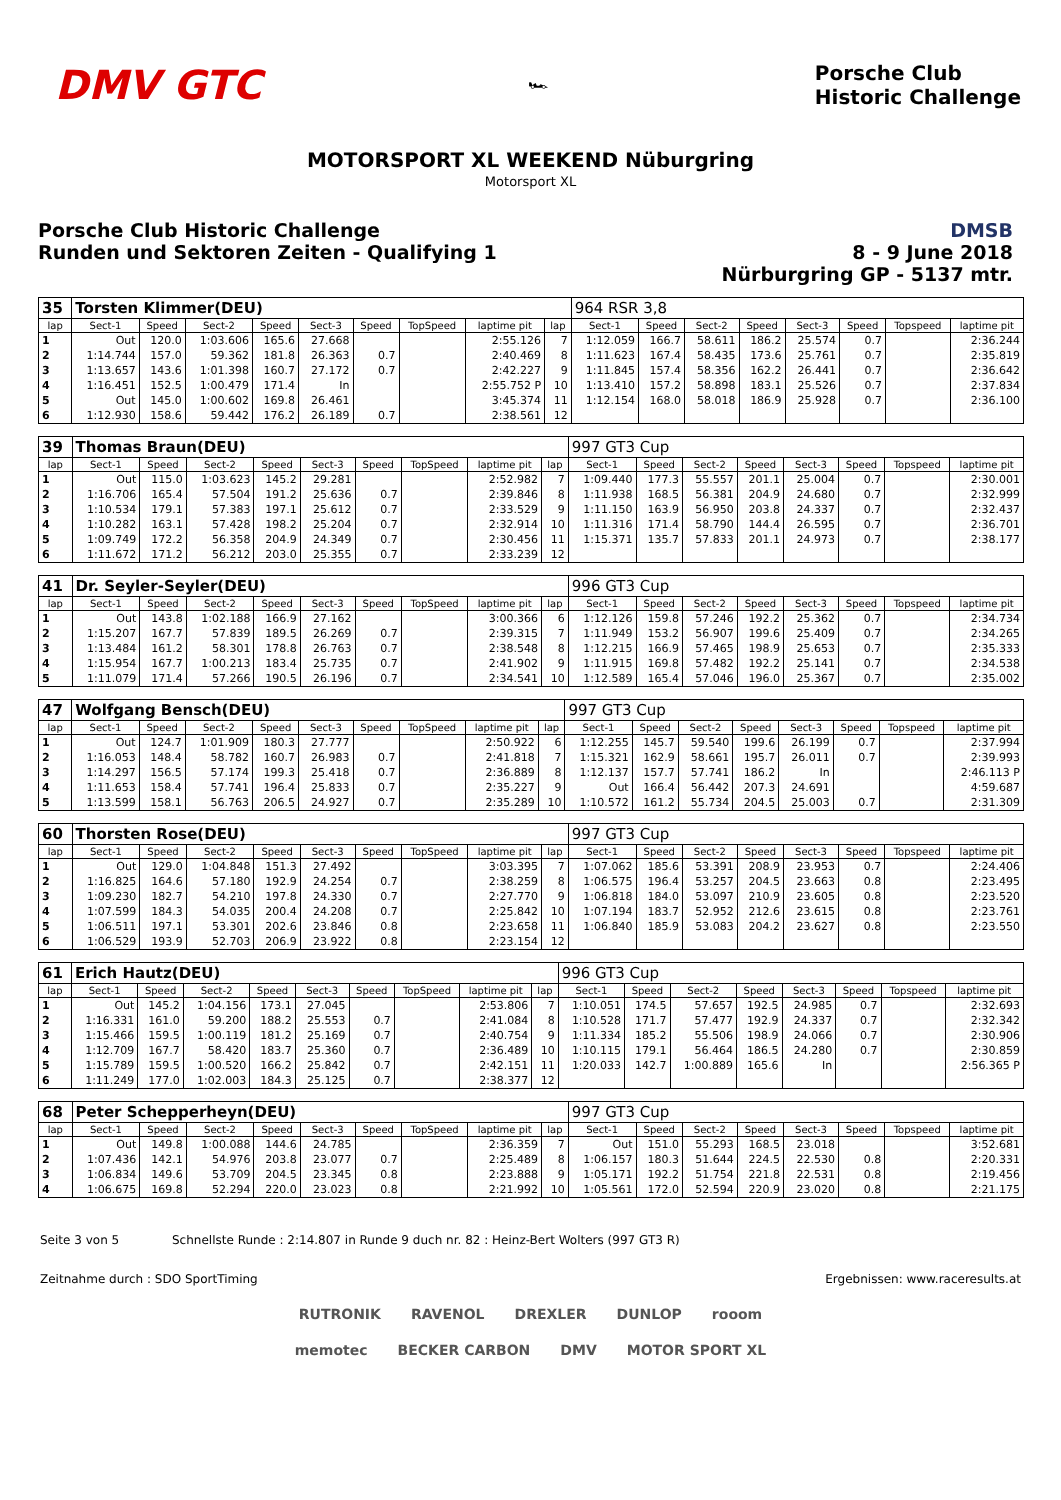DMV GTC
🏎
Porsche Club
Historic Challenge
MOTORSPORT XL WEEKEND Nüburgring
Motorsport XL
Porsche Club Historic Challenge
Runden und Sektoren Zeiten - Qualifying 1
DMSB
8 - 9 June 2018
Nürburgring GP - 5137 mtr.
| 35 | Torsten Klimmer(DEU) | | | | | | | | | 964 RSR 3,8 | | | | | | | |
| lap | Sect-1 | Speed | Sect-2 | Speed | Sect-3 | Speed | TopSpeed | laptime pit | lap | Sect-1 | Speed | Sect-2 | Speed | Sect-3 | Speed | Topspeed | laptime pit |
| 1 | Out | 120.0 | 1:03.606 | 165.6 | 27.668 | | | 2:55.126 | 7 | 1:12.059 | 166.7 | 58.611 | 186.2 | 25.574 | 0.7 | | 2:36.244 |
| 2 | 1:14.744 | 157.0 | 59.362 | 181.8 | 26.363 | 0.7 | | 2:40.469 | 8 | 1:11.623 | 167.4 | 58.435 | 173.6 | 25.761 | 0.7 | | 2:35.819 |
| 3 | 1:13.657 | 143.6 | 1:01.398 | 160.7 | 27.172 | 0.7 | | 2:42.227 | 9 | 1:11.845 | 157.4 | 58.356 | 162.2 | 26.441 | 0.7 | | 2:36.642 |
| 4 | 1:16.451 | 152.5 | 1:00.479 | 171.4 | In | | | 2:55.752 P | 10 | 1:13.410 | 157.2 | 58.898 | 183.1 | 25.526 | 0.7 | | 2:37.834 |
| 5 | Out | 145.0 | 1:00.602 | 169.8 | 26.461 | | | 3:45.374 | 11 | 1:12.154 | 168.0 | 58.018 | 186.9 | 25.928 | 0.7 | | 2:36.100 |
| 6 | 1:12.930 | 158.6 | 59.442 | 176.2 | 26.189 | 0.7 | | 2:38.561 | 12 | | | | | | | | |
| 39 | Thomas Braun(DEU) | | | | | | | | | 997 GT3 Cup | | | | | | | |
| lap | Sect-1 | Speed | Sect-2 | Speed | Sect-3 | Speed | TopSpeed | laptime pit | lap | Sect-1 | Speed | Sect-2 | Speed | Sect-3 | Speed | Topspeed | laptime pit |
| 1 | Out | 115.0 | 1:03.623 | 145.2 | 29.281 | | | 2:52.982 | 7 | 1:09.440 | 177.3 | 55.557 | 201.1 | 25.004 | 0.7 | | 2:30.001 |
| 2 | 1:16.706 | 165.4 | 57.504 | 191.2 | 25.636 | 0.7 | | 2:39.846 | 8 | 1:11.938 | 168.5 | 56.381 | 204.9 | 24.680 | 0.7 | | 2:32.999 |
| 3 | 1:10.534 | 179.1 | 57.383 | 197.1 | 25.612 | 0.7 | | 2:33.529 | 9 | 1:11.150 | 163.9 | 56.950 | 203.8 | 24.337 | 0.7 | | 2:32.437 |
| 4 | 1:10.282 | 163.1 | 57.428 | 198.2 | 25.204 | 0.7 | | 2:32.914 | 10 | 1:11.316 | 171.4 | 58.790 | 144.4 | 26.595 | 0.7 | | 2:36.701 |
| 5 | 1:09.749 | 172.2 | 56.358 | 204.9 | 24.349 | 0.7 | | 2:30.456 | 11 | 1:15.371 | 135.7 | 57.833 | 201.1 | 24.973 | 0.7 | | 2:38.177 |
| 6 | 1:11.672 | 171.2 | 56.212 | 203.0 | 25.355 | 0.7 | | 2:33.239 | 12 | | | | | | | | |
| 41 | Dr. Seyler-Seyler(DEU) | | | | | | | | | 996 GT3 Cup | | | | | | | |
| lap | Sect-1 | Speed | Sect-2 | Speed | Sect-3 | Speed | TopSpeed | laptime pit | lap | Sect-1 | Speed | Sect-2 | Speed | Sect-3 | Speed | Topspeed | laptime pit |
| 1 | Out | 143.8 | 1:02.188 | 166.9 | 27.162 | | | 3:00.366 | 6 | 1:12.126 | 159.8 | 57.246 | 192.2 | 25.362 | 0.7 | | 2:34.734 |
| 2 | 1:15.207 | 167.7 | 57.839 | 189.5 | 26.269 | 0.7 | | 2:39.315 | 7 | 1:11.949 | 153.2 | 56.907 | 199.6 | 25.409 | 0.7 | | 2:34.265 |
| 3 | 1:13.484 | 161.2 | 58.301 | 178.8 | 26.763 | 0.7 | | 2:38.548 | 8 | 1:12.215 | 166.9 | 57.465 | 198.9 | 25.653 | 0.7 | | 2:35.333 |
| 4 | 1:15.954 | 167.7 | 1:00.213 | 183.4 | 25.735 | 0.7 | | 2:41.902 | 9 | 1:11.915 | 169.8 | 57.482 | 192.2 | 25.141 | 0.7 | | 2:34.538 |
| 5 | 1:11.079 | 171.4 | 57.266 | 190.5 | 26.196 | 0.7 | | 2:34.541 | 10 | 1:12.589 | 165.4 | 57.046 | 196.0 | 25.367 | 0.7 | | 2:35.002 |
| 47 | Wolfgang Bensch(DEU) | | | | | | | | | 997 GT3 Cup | | | | | | | |
| lap | Sect-1 | Speed | Sect-2 | Speed | Sect-3 | Speed | TopSpeed | laptime pit | lap | Sect-1 | Speed | Sect-2 | Speed | Sect-3 | Speed | Topspeed | laptime pit |
| 1 | Out | 124.7 | 1:01.909 | 180.3 | 27.777 | | | 2:50.922 | 6 | 1:12.255 | 145.7 | 59.540 | 199.6 | 26.199 | 0.7 | | 2:37.994 |
| 2 | 1:16.053 | 148.4 | 58.782 | 160.7 | 26.983 | 0.7 | | 2:41.818 | 7 | 1:15.321 | 162.9 | 58.661 | 195.7 | 26.011 | 0.7 | | 2:39.993 |
| 3 | 1:14.297 | 156.5 | 57.174 | 199.3 | 25.418 | 0.7 | | 2:36.889 | 8 | 1:12.137 | 157.7 | 57.741 | 186.2 | In | | | 2:46.113 P |
| 4 | 1:11.653 | 158.4 | 57.741 | 196.4 | 25.833 | 0.7 | | 2:35.227 | 9 | Out | 166.4 | 56.442 | 207.3 | 24.691 | | | 4:59.687 |
| 5 | 1:13.599 | 158.1 | 56.763 | 206.5 | 24.927 | 0.7 | | 2:35.289 | 10 | 1:10.572 | 161.2 | 55.734 | 204.5 | 25.003 | 0.7 | | 2:31.309 |
| 60 | Thorsten Rose(DEU) | | | | | | | | | 997 GT3 Cup | | | | | | | |
| lap | Sect-1 | Speed | Sect-2 | Speed | Sect-3 | Speed | TopSpeed | laptime pit | lap | Sect-1 | Speed | Sect-2 | Speed | Sect-3 | Speed | Topspeed | laptime pit |
| 1 | Out | 129.0 | 1:04.848 | 151.3 | 27.492 | | | 3:03.395 | 7 | 1:07.062 | 185.6 | 53.391 | 208.9 | 23.953 | 0.7 | | 2:24.406 |
| 2 | 1:16.825 | 164.6 | 57.180 | 192.9 | 24.254 | 0.7 | | 2:38.259 | 8 | 1:06.575 | 196.4 | 53.257 | 204.5 | 23.663 | 0.8 | | 2:23.495 |
| 3 | 1:09.230 | 182.7 | 54.210 | 197.8 | 24.330 | 0.7 | | 2:27.770 | 9 | 1:06.818 | 184.0 | 53.097 | 210.9 | 23.605 | 0.8 | | 2:23.520 |
| 4 | 1:07.599 | 184.3 | 54.035 | 200.4 | 24.208 | 0.7 | | 2:25.842 | 10 | 1:07.194 | 183.7 | 52.952 | 212.6 | 23.615 | 0.8 | | 2:23.761 |
| 5 | 1:06.511 | 197.1 | 53.301 | 202.6 | 23.846 | 0.8 | | 2:23.658 | 11 | 1:06.840 | 185.9 | 53.083 | 204.2 | 23.627 | 0.8 | | 2:23.550 |
| 6 | 1:06.529 | 193.9 | 52.703 | 206.9 | 23.922 | 0.8 | | 2:23.154 | 12 | | | | | | | | |
| 61 | Erich Hautz(DEU) | | | | | | | | | 996 GT3 Cup | | | | | | | |
| lap | Sect-1 | Speed | Sect-2 | Speed | Sect-3 | Speed | TopSpeed | laptime pit | lap | Sect-1 | Speed | Sect-2 | Speed | Sect-3 | Speed | Topspeed | laptime pit |
| 1 | Out | 145.2 | 1:04.156 | 173.1 | 27.045 | | | 2:53.806 | 7 | 1:10.051 | 174.5 | 57.657 | 192.5 | 24.985 | 0.7 | | 2:32.693 |
| 2 | 1:16.331 | 161.0 | 59.200 | 188.2 | 25.553 | 0.7 | | 2:41.084 | 8 | 1:10.528 | 171.7 | 57.477 | 192.9 | 24.337 | 0.7 | | 2:32.342 |
| 3 | 1:15.466 | 159.5 | 1:00.119 | 181.2 | 25.169 | 0.7 | | 2:40.754 | 9 | 1:11.334 | 185.2 | 55.506 | 198.9 | 24.066 | 0.7 | | 2:30.906 |
| 4 | 1:12.709 | 167.7 | 58.420 | 183.7 | 25.360 | 0.7 | | 2:36.489 | 10 | 1:10.115 | 179.1 | 56.464 | 186.5 | 24.280 | 0.7 | | 2:30.859 |
| 5 | 1:15.789 | 159.5 | 1:00.520 | 166.2 | 25.842 | 0.7 | | 2:42.151 | 11 | 1:20.033 | 142.7 | 1:00.889 | 165.6 | In | | | 2:56.365 P |
| 6 | 1:11.249 | 177.0 | 1:02.003 | 184.3 | 25.125 | 0.7 | | 2:38.377 | 12 | | | | | | | | |
| 68 | Peter Schepperheyn(DEU) | | | | | | | | | 997 GT3 Cup | | | | | | | |
| lap | Sect-1 | Speed | Sect-2 | Speed | Sect-3 | Speed | TopSpeed | laptime pit | lap | Sect-1 | Speed | Sect-2 | Speed | Sect-3 | Speed | Topspeed | laptime pit |
| 1 | Out | 149.8 | 1:00.088 | 144.6 | 24.785 | | | 2:36.359 | 7 | Out | 151.0 | 55.293 | 168.5 | 23.018 | | | 3:52.681 |
| 2 | 1:07.436 | 142.1 | 54.976 | 203.8 | 23.077 | 0.7 | | 2:25.489 | 8 | 1:06.157 | 180.3 | 51.644 | 224.5 | 22.530 | 0.8 | | 2:20.331 |
| 3 | 1:06.834 | 149.6 | 53.709 | 204.5 | 23.345 | 0.8 | | 2:23.888 | 9 | 1:05.171 | 192.2 | 51.754 | 221.8 | 22.531 | 0.8 | | 2:19.456 |
| 4 | 1:06.675 | 169.8 | 52.294 | 220.0 | 23.023 | 0.8 | | 2:21.992 | 10 | 1:05.561 | 172.0 | 52.594 | 220.9 | 23.020 | 0.8 | | 2:21.175 |
Seite 3 von 5 Schnellste Runde : 2:14.807 in Runde 9 duch nr. 82 : Heinz-Bert Wolters (997 GT3 R)
Zeitnahme durch : SDO SportTiming Ergebnissen: www.raceresults.at
RUTRONIK RAVENOL DREXLER DUNLOP rooom
memotec BECKER CARBON DMV MOTOR SPORT XL